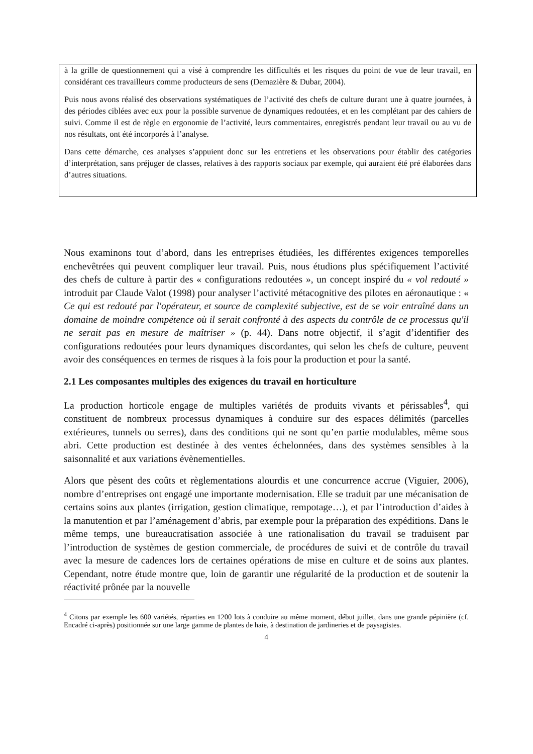à la grille de questionnement qui a visé à comprendre les difficultés et les risques du point de vue de leur travail, en considérant ces travailleurs comme producteurs de sens (Demazière & Dubar, 2004).
Puis nous avons réalisé des observations systématiques de l’activité des chefs de culture durant une à quatre journées, à des périodes ciblées avec eux pour la possible survenue de dynamiques redoutées, et en les complétant par des cahiers de suivi. Comme il est de règle en ergonomie de l’activité, leurs commentaires, enregistrés pendant leur travail ou au vu de nos résultats, ont été incorporés à l’analyse.
Dans cette démarche, ces analyses s’appuient donc sur les entretiens et les observations pour établir des catégories d’interprétation, sans préjuger de classes, relatives à des rapports sociaux par exemple, qui auraient été pré élaborées dans d’autres situations.
Nous examinons tout d’abord, dans les entreprises étudiées, les différentes exigences temporelles enchevêtrées qui peuvent compliquer leur travail. Puis, nous étudions plus spécifiquement l’activité des chefs de culture à partir des « configurations redoutées », un concept inspiré du « vol redouté » introduit par Claude Valot (1998) pour analyser l’activité métacognitive des pilotes en aéronautique : « Ce qui est redouté par l'opérateur, et source de complexité subjective, est de se voir entraîné dans un domaine de moindre compétence où il serait confronté à des aspects du contrôle de ce processus qu'il ne serait pas en mesure de maîtriser » (p. 44). Dans notre objectif, il s’agit d’identifier des configurations redoutées pour leurs dynamiques discordantes, qui selon les chefs de culture, peuvent avoir des conséquences en termes de risques à la fois pour la production et pour la santé.
2.1 Les composantes multiples des exigences du travail en horticulture
La production horticole engage de multiples variétés de produits vivants et périssables<sup>4</sup>, qui constituent de nombreux processus dynamiques à conduire sur des espaces délimités (parcelles extérieures, tunnels ou serres), dans des conditions qui ne sont qu’en partie modulables, même sous abri. Cette production est destinée à des ventes échelonnées, dans des systèmes sensibles à la saisonnalité et aux variations évènementielles.
Alors que pèsent des coûts et règlementations alourdis et une concurrence accrue (Viguier, 2006), nombre d’entreprises ont engagé une importante modernisation. Elle se traduit par une mécanisation de certains soins aux plantes (irrigation, gestion climatique, rempotage…), et par l’introduction d’aides à la manutention et par l’aménagement d’abris, par exemple pour la préparation des expéditions. Dans le même temps, une bureaucratisation associée à une rationalisation du travail se traduisent par l’introduction de systèmes de gestion commerciale, de procédures de suivi et de contrôle du travail avec la mesure de cadences lors de certaines opérations de mise en culture et de soins aux plantes. Cependant, notre étude montre que, loin de garantir une régularité de la production et de soutenir la réactivité prônée par la nouvelle
<sup>4</sup> Citons par exemple les 600 variétés, réparties en 1200 lots à conduire au même moment, début juillet, dans une grande pépinière (cf. Encadré ci-après) positionnée sur une large gamme de plantes de haie, à destination de jardineries et de paysagistes.
4